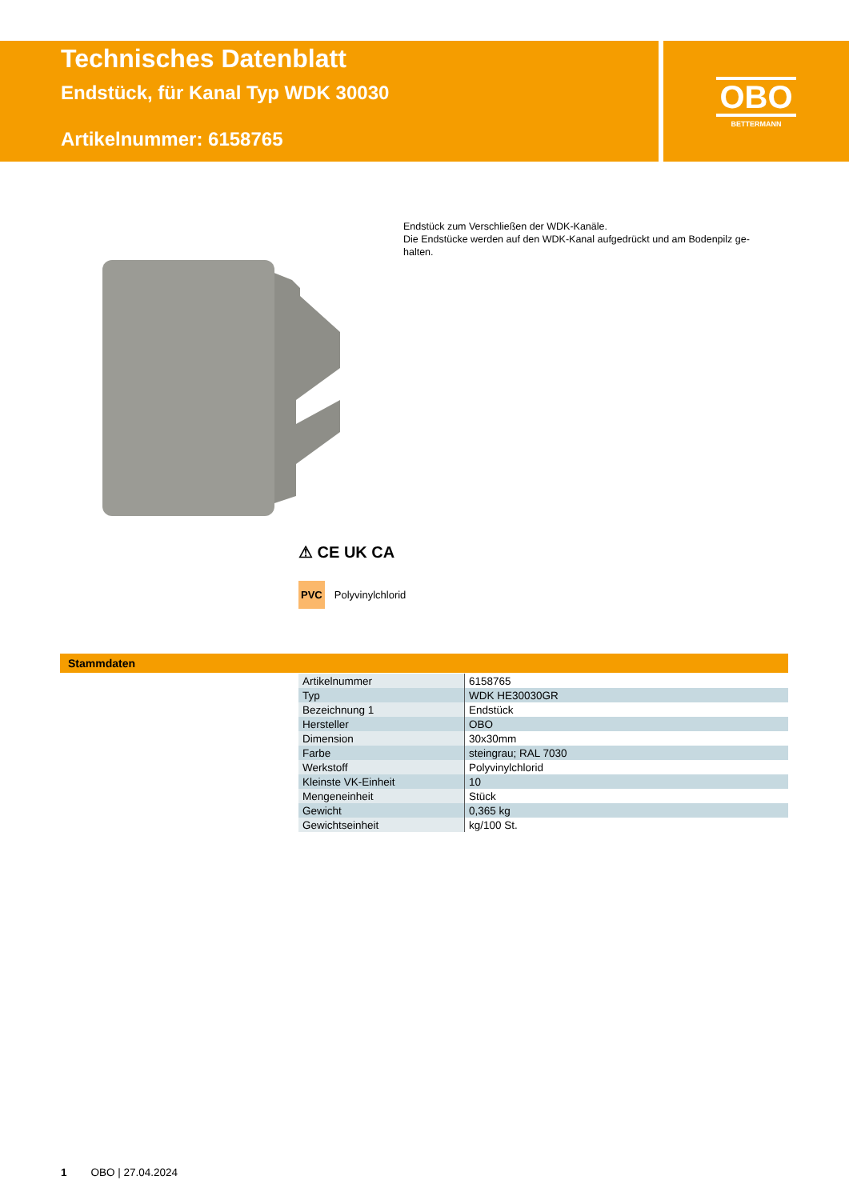Technisches Datenblatt
Endstück, für Kanal Typ WDK 30030
Artikelnummer: 6158765
OBO
BETTERMANN
Endstück zum Verschließen der WDK-Kanäle.
Die Endstücke werden auf den WDK-Kanal aufgedrückt und am Bodenpilz ge-halten.
⚠ CE UK CA
PVC Polyvinylchlorid
Stammdaten
| Artikelnummer | 6158765 |
| Typ | WDK HE30030GR |
| Bezeichnung 1 | Endstück |
| Hersteller | OBO |
| Dimension | 30x30mm |
| Farbe | steingrau; RAL 7030 |
| Werkstoff | Polyvinylchlorid |
| Kleinste VK-Einheit | 10 |
| Mengeneinheit | Stück |
| Gewicht | 0,365 kg |
| Gewichtseinheit | kg/100 St. |
1 OBO | 27.04.2024